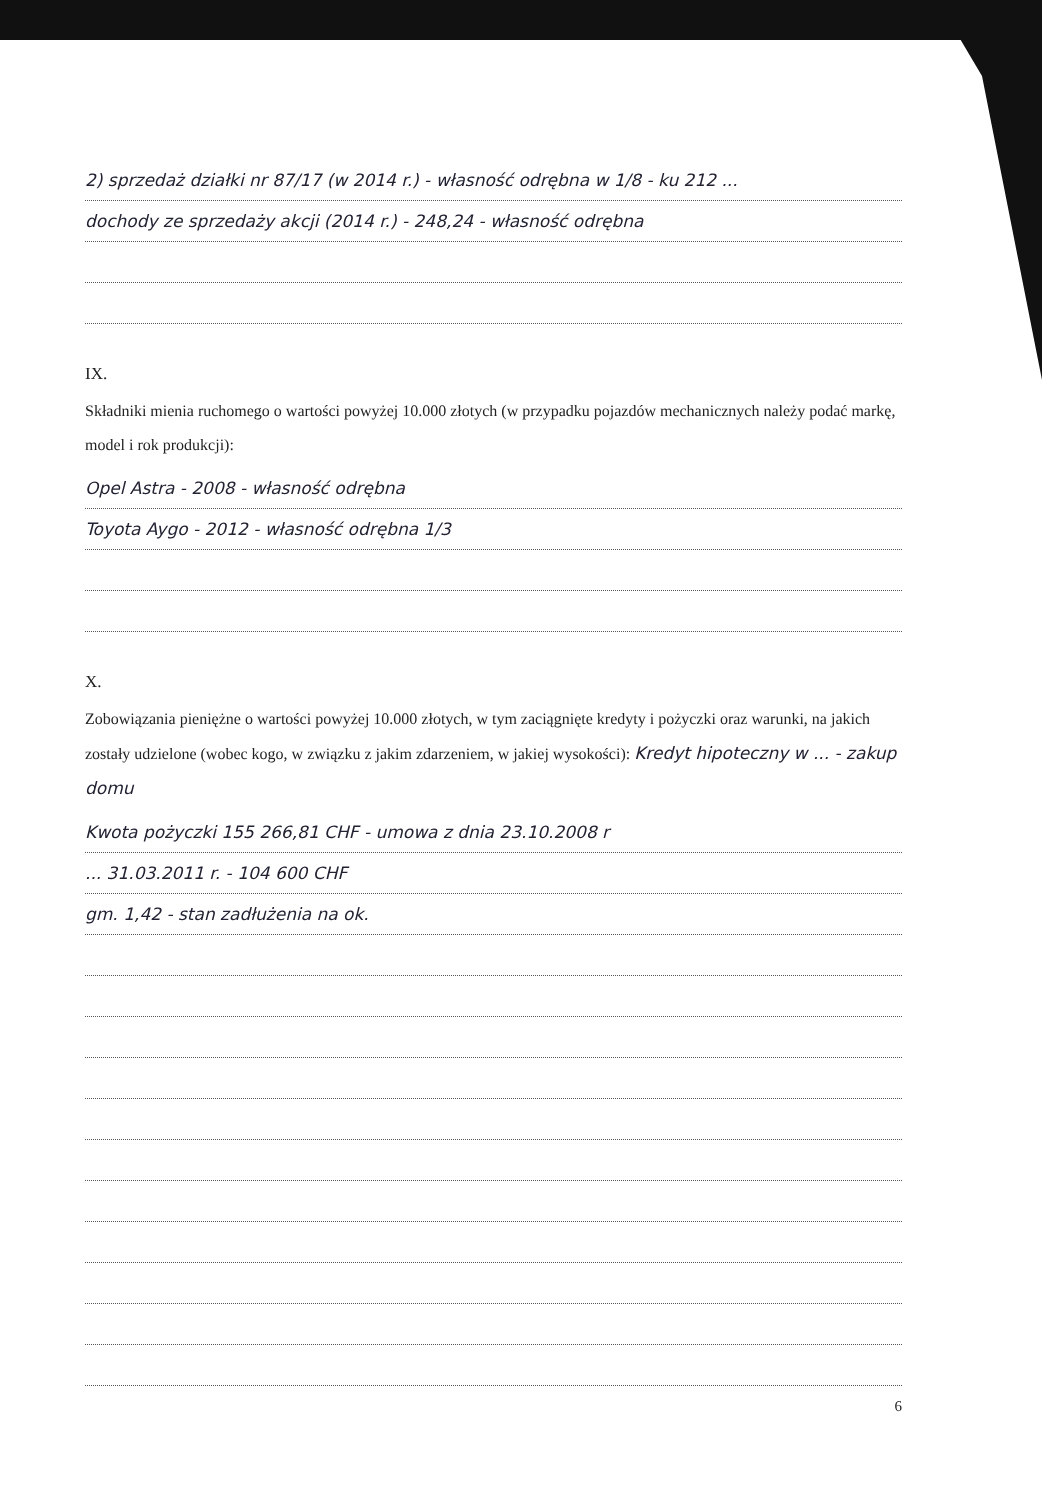2) sprzedaż działki nr 87/17 (w 2014 r.) - własność odrębna w 1/8 - ku 212 ...
dochody ze sprzedaży akcji (2014 r.) - 248,24 - własność odrębna
IX.
Składniki mienia ruchomego o wartości powyżej 10.000 złotych (w przypadku pojazdów mechanicznych należy podać markę, model i rok produkcji):
Opel Astra - 2008 - własność odrębna
Toyota Aygo - 2012 - własność odrębna 1/3
X.
Zobowiązania pieniężne o wartości powyżej 10.000 złotych, w tym zaciągnięte kredyty i pożyczki oraz warunki, na jakich zostały udzielone (wobec kogo, w związku z jakim zdarzeniem, w jakiej wysokości): Kredyt hipoteczny w ... - zakup domu
Kwota pożyczki 155 266,81 CHF - umowa z dnia 23.10.2008 r
... 31.03.2011 r. - 104 600 CHF
gm. 1,42 - stan zadłużenia na ok.
6